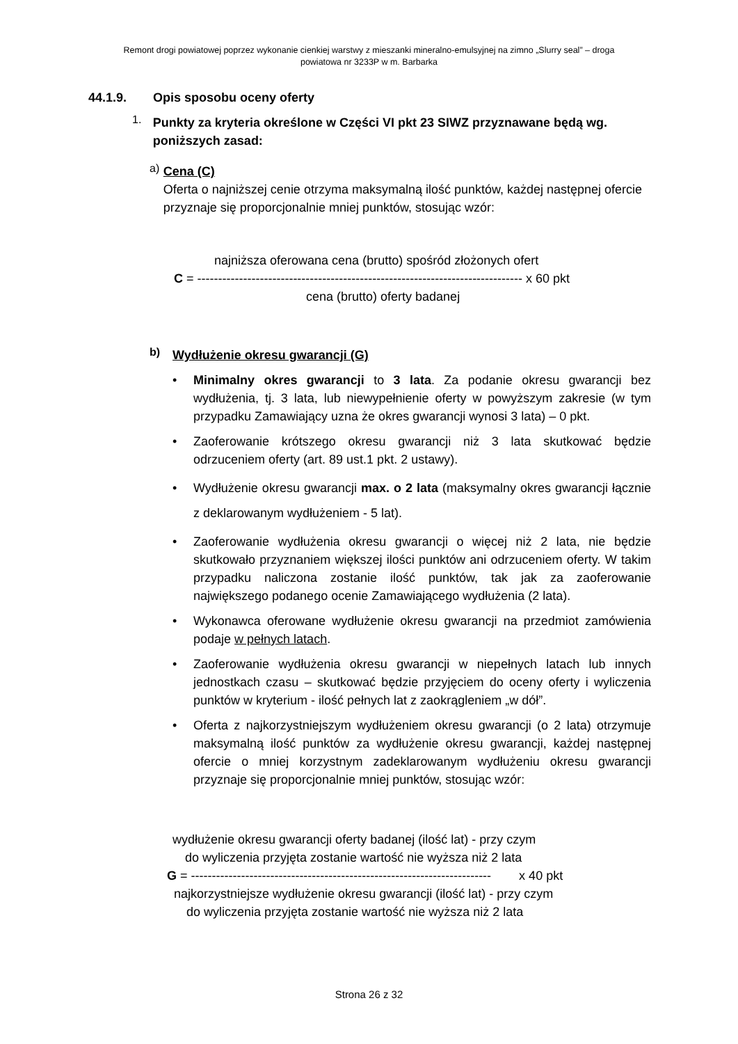Remont drogi powiatowej poprzez wykonanie cienkiej warstwy z mieszanki mineralno-emulsyjnej na zimno „Slurry seal” – droga
powiatowa nr 3233P w m. Barbarka
44.1.9. Opis sposobu oceny oferty
1.
Punkty za kryteria określone w Części VI pkt 23 SIWZ przyznawane będą wg. poniższych zasad:
a)
Cena (C)
Oferta o najniższej cenie otrzyma maksymalną ilość punktów, każdej następnej ofercie przyznaje się proporcjonalnie mniej punktów, stosując wzór:
najniższa oferowana cena (brutto) spośród złożonych ofert
C = ------------------------------------------------------------------------------ x 60 pkt
cena (brutto) oferty badanej
b)
Wydłużenie okresu gwarancji (G)
• Minimalny okres gwarancji to 3 lata. Za podanie okresu gwarancji bez wydłużenia, tj. 3 lata, lub niewypełnienie oferty w powyższym zakresie (w tym przypadku Zamawiający uzna że okres gwarancji wynosi 3 lata) – 0 pkt.
• Zaoferowanie krótszego okresu gwarancji niż 3 lata skutkować będzie odrzuceniem oferty (art. 89 ust.1 pkt. 2 ustawy).
• Wydłużenie okresu gwarancji max. o 2 lata (maksymalny okres gwarancji łącznie z deklarowanym wydłużeniem - 5 lat).
• Zaoferowanie wydłużenia okresu gwarancji o więcej niż 2 lata, nie będzie skutkowało przyznaniem większej ilości punktów ani odrzuceniem oferty. W takim przypadku naliczona zostanie ilość punktów, tak jak za zaoferowanie największego podanego ocenie Zamawiającego wydłużenia (2 lata).
• Wykonawca oferowane wydłużenie okresu gwarancji na przedmiot zamówienia podaje w pełnych latach.
• Zaoferowanie wydłużenia okresu gwarancji w niepełnych latach lub innych jednostkach czasu – skutkować będzie przyjęciem do oceny oferty i wyliczenia punktów w kryterium - ilość pełnych lat z zaokrągleniem „w dół”.
• Oferta z najkorzystniejszym wydłużeniem okresu gwarancji (o 2 lata) otrzymuje maksymalną ilość punktów za wydłużenie okresu gwarancji, każdej następnej ofercie o mniej korzystnym zadeklarowanym wydłużeniu okresu gwarancji przyznaje się proporcjonalnie mniej punktów, stosując wzór:
wydłużenie okresu gwarancji oferty badanej (ilość lat) - przy czym
do wyliczenia przyjęta zostanie wartość nie wyższa niż 2 lata
G = ------------------------------------------------------------------------ x 40 pkt
najkorzystniejsze wydłużenie okresu gwarancji (ilość lat) - przy czym
do wyliczenia przyjęta zostanie wartość nie wyższa niż 2 lata
Strona 26 z 32